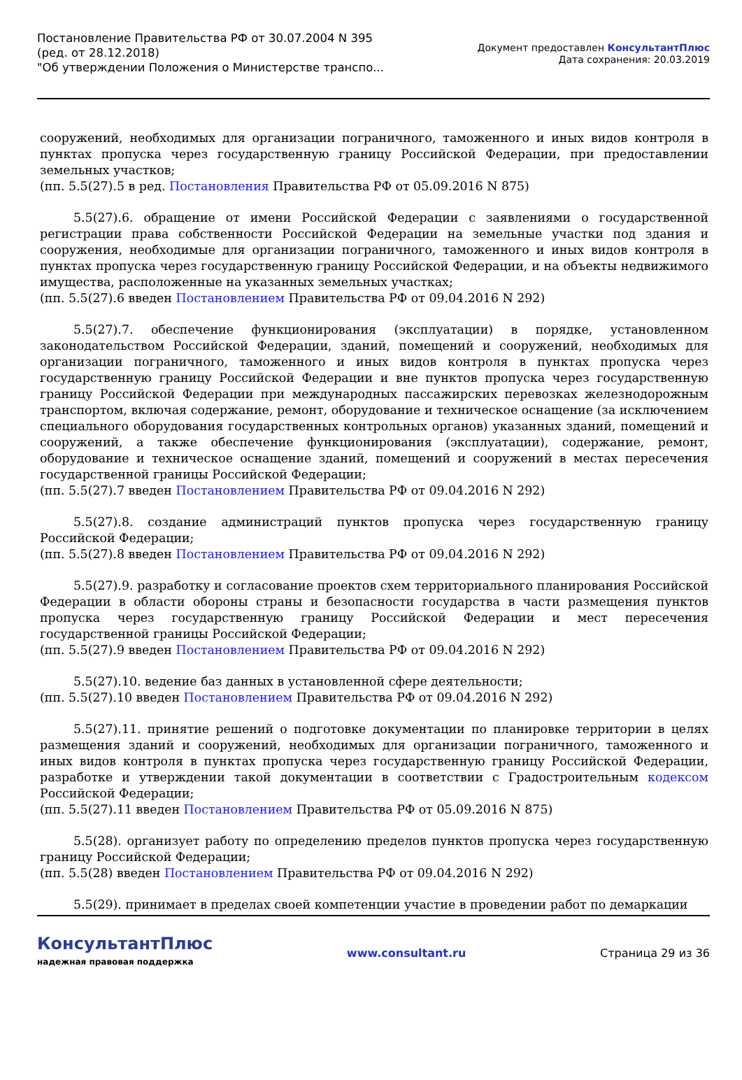Постановление Правительства РФ от 30.07.2004 N 395
(ред. от 28.12.2018)
"Об утверждении Положения о Министерстве транспо...
Документ предоставлен КонсультантПлюс
Дата сохранения: 20.03.2019
сооружений, необходимых для организации пограничного, таможенного и иных видов контроля в пунктах пропуска через государственную границу Российской Федерации, при предоставлении земельных участков;
(пп. 5.5(27).5 в ред. Постановления Правительства РФ от 05.09.2016 N 875)
5.5(27).6. обращение от имени Российской Федерации с заявлениями о государственной регистрации права собственности Российской Федерации на земельные участки под здания и сооружения, необходимые для организации пограничного, таможенного и иных видов контроля в пунктах пропуска через государственную границу Российской Федерации, и на объекты недвижимого имущества, расположенные на указанных земельных участках;
(пп. 5.5(27).6 введен Постановлением Правительства РФ от 09.04.2016 N 292)
5.5(27).7. обеспечение функционирования (эксплуатации) в порядке, установленном законодательством Российской Федерации, зданий, помещений и сооружений, необходимых для организации пограничного, таможенного и иных видов контроля в пунктах пропуска через государственную границу Российской Федерации и вне пунктов пропуска через государственную границу Российской Федерации при международных пассажирских перевозках железнодорожным транспортом, включая содержание, ремонт, оборудование и техническое оснащение (за исключением специального оборудования государственных контрольных органов) указанных зданий, помещений и сооружений, а также обеспечение функционирования (эксплуатации), содержание, ремонт, оборудование и техническое оснащение зданий, помещений и сооружений в местах пересечения государственной границы Российской Федерации;
(пп. 5.5(27).7 введен Постановлением Правительства РФ от 09.04.2016 N 292)
5.5(27).8. создание администраций пунктов пропуска через государственную границу Российской Федерации;
(пп. 5.5(27).8 введен Постановлением Правительства РФ от 09.04.2016 N 292)
5.5(27).9. разработку и согласование проектов схем территориального планирования Российской Федерации в области обороны страны и безопасности государства в части размещения пунктов пропуска через государственную границу Российской Федерации и мест пересечения государственной границы Российской Федерации;
(пп. 5.5(27).9 введен Постановлением Правительства РФ от 09.04.2016 N 292)
5.5(27).10. ведение баз данных в установленной сфере деятельности;
(пп. 5.5(27).10 введен Постановлением Правительства РФ от 09.04.2016 N 292)
5.5(27).11. принятие решений о подготовке документации по планировке территории в целях размещения зданий и сооружений, необходимых для организации пограничного, таможенного и иных видов контроля в пунктах пропуска через государственную границу Российской Федерации, разработке и утверждении такой документации в соответствии с Градостроительным кодексом Российской Федерации;
(пп. 5.5(27).11 введен Постановлением Правительства РФ от 05.09.2016 N 875)
5.5(28). организует работу по определению пределов пунктов пропуска через государственную границу Российской Федерации;
(пп. 5.5(28) введен Постановлением Правительства РФ от 09.04.2016 N 292)
5.5(29). принимает в пределах своей компетенции участие в проведении работ по демаркации
КонсультантПлюс
надежная правовая поддержка
www.consultant.ru Страница 29 из 36